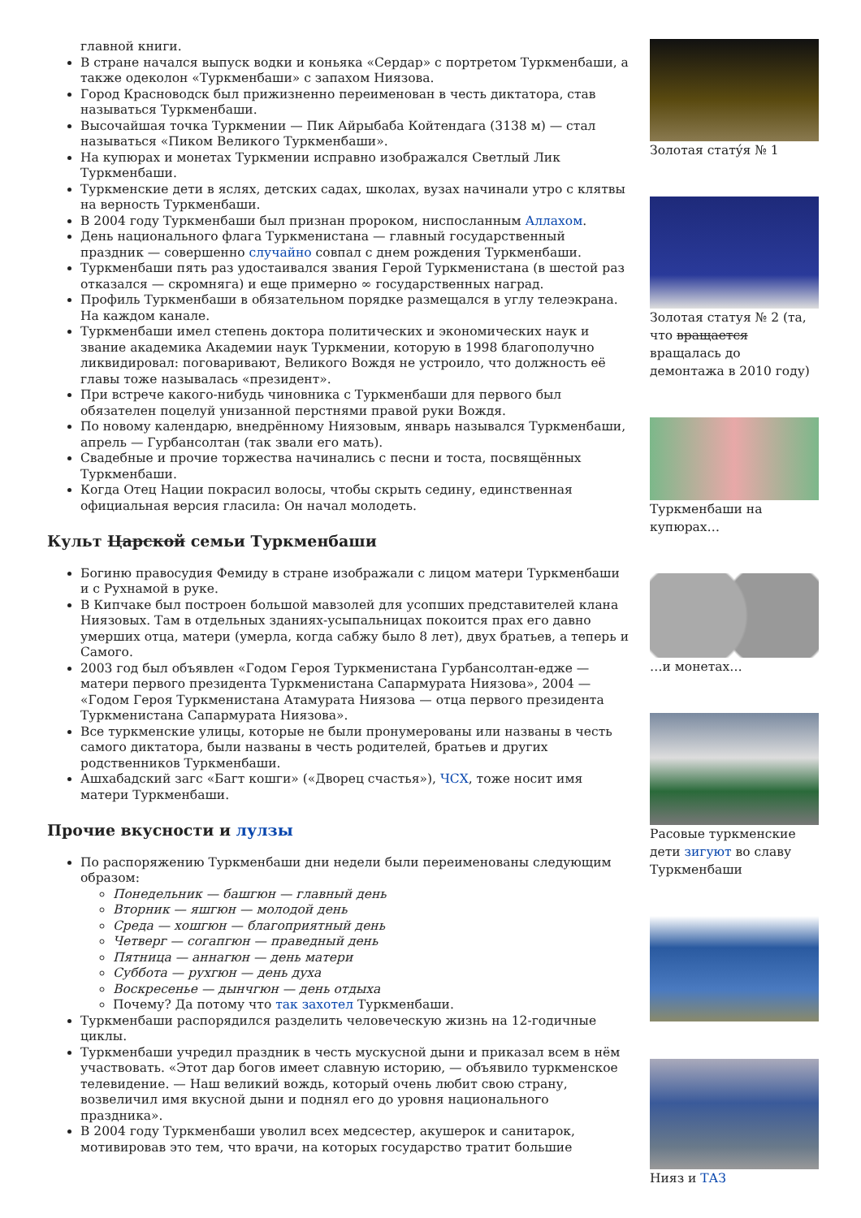главной книги.
В стране начался выпуск водки и коньяка «Сердар» с портретом Туркменбаши, а также одеколон «Туркменбаши» с запахом Ниязова.
Город Красноводск был прижизненно переименован в честь диктатора, став называться Туркменбаши.
Высочайшая точка Туркмении — Пик Айрыбаба Койтендага (3138 м) — стал называться «Пиком Великого Туркменбаши».
На купюрах и монетах Туркмении исправно изображался Светлый Лик Туркменбаши.
Туркменские дети в яслях, детских садах, школах, вузах начинали утро с клятвы на верность Туркменбаши.
В 2004 году Туркменбаши был признан пророком, ниспосланным Аллахом.
День национального флага Туркменистана — главный государственный праздник — совершенно случайно совпал с днем рождения Туркменбаши.
Туркменбаши пять раз удостаивался звания Герой Туркменистана (в шестой раз отказался — скромняга) и еще примерно ∞ государственных наград.
Профиль Туркменбаши в обязательном порядке размещался в углу телеэкрана. На каждом канале.
Туркменбаши имел степень доктора политических и экономических наук и звание академика Академии наук Туркмении, которую в 1998 благополучно ликвидировал: поговаривают, Великого Вождя не устроило, что должность её главы тоже называлась «президент».
При встрече какого-нибудь чиновника с Туркменбаши для первого был обязателен поцелуй унизанной перстнями правой руки Вождя.
По новому календарю, внедрённому Ниязовым, январь назывался Туркменбаши, апрель — Гурбансолтан (так звали его мать).
Свадебные и прочие торжества начинались с песни и тоста, посвящённых Туркменбаши.
Когда Отец Нации покрасил волосы, чтобы скрыть седину, единственная официальная версия гласила: Он начал молодеть.
Культ Царской семьи Туркменбаши
Богиню правосудия Фемиду в стране изображали с лицом матери Туркменбаши и с Рухнамой в руке.
В Кипчаке был построен большой мавзолей для усопших представителей клана Ниязовых. Там в отдельных зданиях-усыпальницах покоится прах его давно умерших отца, матери (умерла, когда сабжу было 8 лет), двух братьев, а теперь и Самого.
2003 год был объявлен «Годом Героя Туркменистана Гурбансолтан-едже — матери первого президента Туркменистана Сапармурата Ниязова», 2004 — «Годом Героя Туркменистана Атамурата Ниязова — отца первого президента Туркменистана Сапармурата Ниязова».
Все туркменские улицы, которые не были пронумерованы или названы в честь самого диктатора, были названы в честь родителей, братьев и других родственников Туркменбаши.
Ашхабадский загс «Багт кошги» («Дворец счастья»), ЧСХ, тоже носит имя матери Туркменбаши.
Прочие вкусности и лулзы
По распоряжению Туркменбаши дни недели были переименованы следующим образом:
Понедельник — башгюн — главный день
Вторник — яшгюн — молодой день
Среда — хошгюн — благоприятный день
Четверг — согапгюн — праведный день
Пятница — аннагюн — день матери
Суббота — рухгюн — день духа
Воскресенье — дынчгюн — день отдыха
Почему? Да потому что так захотел Туркменбаши.
Туркменбаши распорядился разделить человеческую жизнь на 12-годичные циклы.
Туркменбаши учредил праздник в честь мускусной дыни и приказал всем в нём участвовать. «Этот дар богов имеет славную историю, — объявило туркменское телевидение. — Наш великий вождь, который очень любит свою страну, возвеличил имя вкусной дыни и поднял его до уровня национального праздника».
В 2004 году Туркменбаши уволил всех медсестер, акушерок и санитарок, мотивировав это тем, что врачи, на которых государство тратит большие
Золотая статýя № 1
Золотая статуя № 2 (та, что вращается вращалась до демонтажа в 2010 году)
Туркменбаши на купюрах…
…и монетах…
Расовые туркменские дети зигуют во славу Туркменбаши
Нияз и ТАЗ